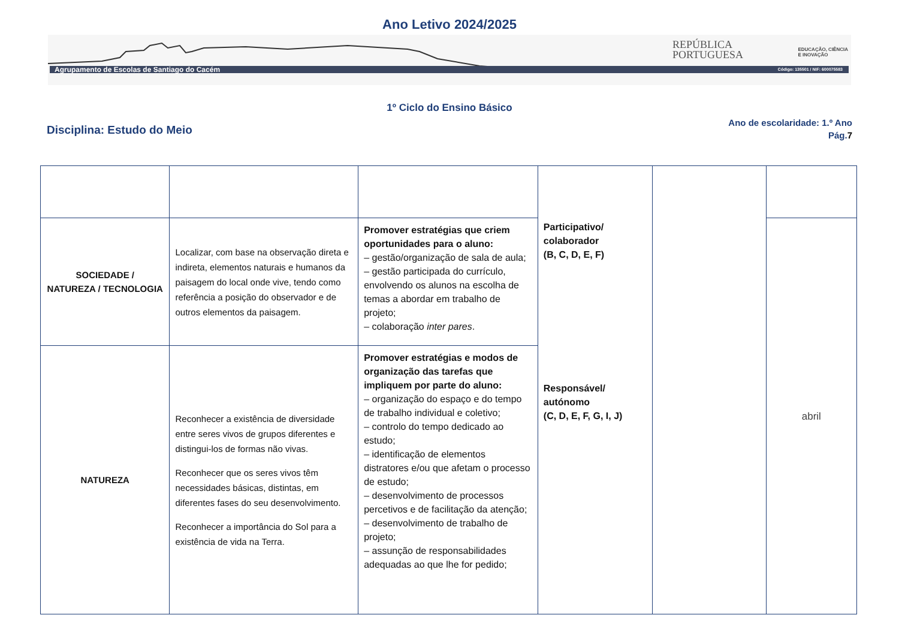Ano Letivo 2024/2025
Agrupamento de Escolas de Santiago do Cacém Código: 135501 / NIF: 600075583
REPÚBLICA
PORTUGUESA
EDUCAÇÃO, CIÊNCIA
E INOVAÇÃO
1º Ciclo do Ensino Básico
Disciplina: Estudo do Meio
Ano de escolaridade: 1.º Ano
Pág.7
| | | | Participativo/ colaborador (B, C, D, E, F) Responsável/ autónomo (C, D, E, F, G, I, J) | | |
| SOCIEDADE / NATUREZA / TECNOLOGIA | Localizar, com base na observação direta e indireta, elementos naturais e humanos da paisagem do local onde vive, tendo como referência a posição do observador e de outros elementos da paisagem. | Promover estratégias que criem oportunidades para o aluno: – gestão/organização de sala de aula; – gestão participada do currículo, envolvendo os alunos na escolha de temas a abordar em trabalho de projeto; – colaboração inter pares . | | | abril |
| NATUREZA | Reconhecer a existência de diversidade entre seres vivos de grupos diferentes e distingui-los de formas não vivas. Reconhecer que os seres vivos têm necessidades básicas, distintas, em diferentes fases do seu desenvolvimento. Reconhecer a importância do Sol para a existência de vida na Terra. | Promover estratégias e modos de organização das tarefas que impliquem por parte do aluno: – organização do espaço e do tempo de trabalho individual e coletivo; – controlo do tempo dedicado ao estudo; – identificação de elementos distratores e/ou que afetam o processo de estudo; – desenvolvimento de processos percetivos e de facilitação da atenção; – desenvolvimento de trabalho de projeto; – assunção de responsabilidades adequadas ao que lhe for pedido; | | | |